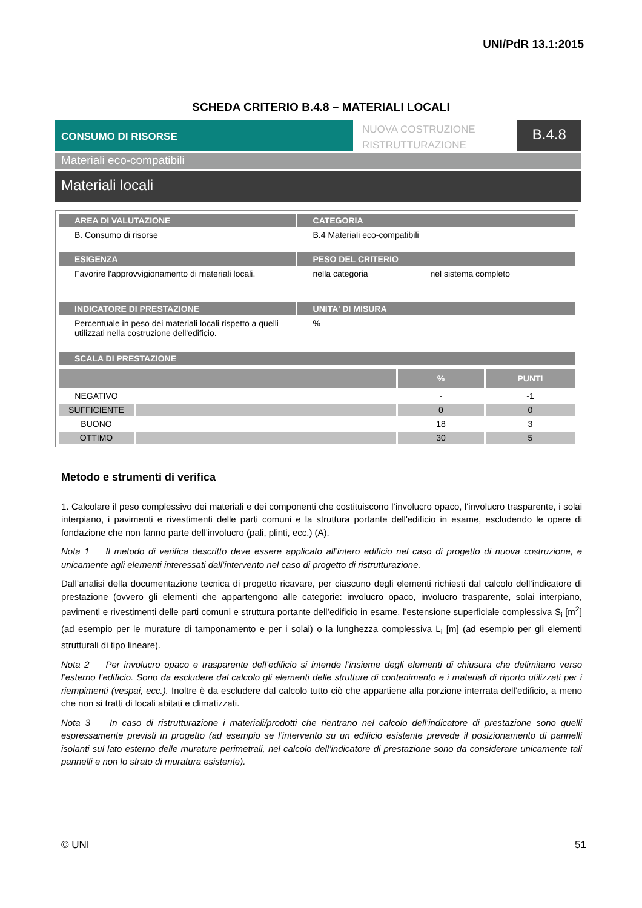UNI/PdR 13.1:2015
SCHEDA CRITERIO B.4.8 – MATERIALI LOCALI
CONSUMO DI RISORSE
NUOVA COSTRUZIONE
RISTRUTTURAZIONE
B.4.8
Materiali eco-compatibili
Materiali locali
| AREA DI VALUTAZIONE | CATEGORIA |
| B. Consumo di risorse | B.4 Materiali eco-compatibili |
| ESIGENZA | PESO DEL CRITERIO |
| Favorire l'approvvigionamento di materiali locali. | nella categoria nel sistema completo |
| INDICATORE DI PRESTAZIONE | UNITA' DI MISURA |
| Percentuale in peso dei materiali locali rispetto a quelli utilizzati nella costruzione dell'edificio. | % |
| SCALA DI PRESTAZIONE | |
| | | % | PUNTI |
| --- | --- | --- | --- |
| NEGATIVO | | - | -1 |
| SUFFICIENTE | | 0 | 0 |
| BUONO | | 18 | 3 |
| OTTIMO | | 30 | 5 |
Metodo e strumenti di verifica
1. Calcolare il peso complessivo dei materiali e dei componenti che costituiscono l’involucro opaco, l'involucro trasparente, i solai interpiano, i pavimenti e rivestimenti delle parti comuni e la struttura portante dell'edificio in esame, escludendo le opere di fondazione che non fanno parte dell’involucro (pali, plinti, ecc.) (A).
Nota 1 Il metodo di verifica descritto deve essere applicato all’intero edificio nel caso di progetto di nuova costruzione, e unicamente agli elementi interessati dall’intervento nel caso di progetto di ristrutturazione.
Dall’analisi della documentazione tecnica di progetto ricavare, per ciascuno degli elementi richiesti dal calcolo dell’indicatore di prestazione (ovvero gli elementi che appartengono alle categorie: involucro opaco, involucro trasparente, solai interpiano, pavimenti e rivestimenti delle parti comuni e struttura portante dell’edificio in esame, l’estensione superficiale complessiva S<sub>i</sub> [m<sup>2</sup>] (ad esempio per le murature di tamponamento e per i solai) o la lunghezza complessiva L<sub>i</sub> [m] (ad esempio per gli elementi strutturali di tipo lineare).
Nota 2 Per involucro opaco e trasparente dell’edificio si intende l’insieme degli elementi di chiusura che delimitano verso l’esterno l’edificio. Sono da escludere dal calcolo gli elementi delle strutture di contenimento e i materiali di riporto utilizzati per i riempimenti (vespai, ecc.). Inoltre è da escludere dal calcolo tutto ciò che appartiene alla porzione interrata dell’edificio, a meno che non si tratti di locali abitati e climatizzati.
Nota 3 In caso di ristrutturazione i materiali/prodotti che rientrano nel calcolo dell’indicatore di prestazione sono quelli espressamente previsti in progetto (ad esempio se l’intervento su un edificio esistente prevede il posizionamento di pannelli isolanti sul lato esterno delle murature perimetrali, nel calcolo dell’indicatore di prestazione sono da considerare unicamente tali pannelli e non lo strato di muratura esistente).
© UNI 51